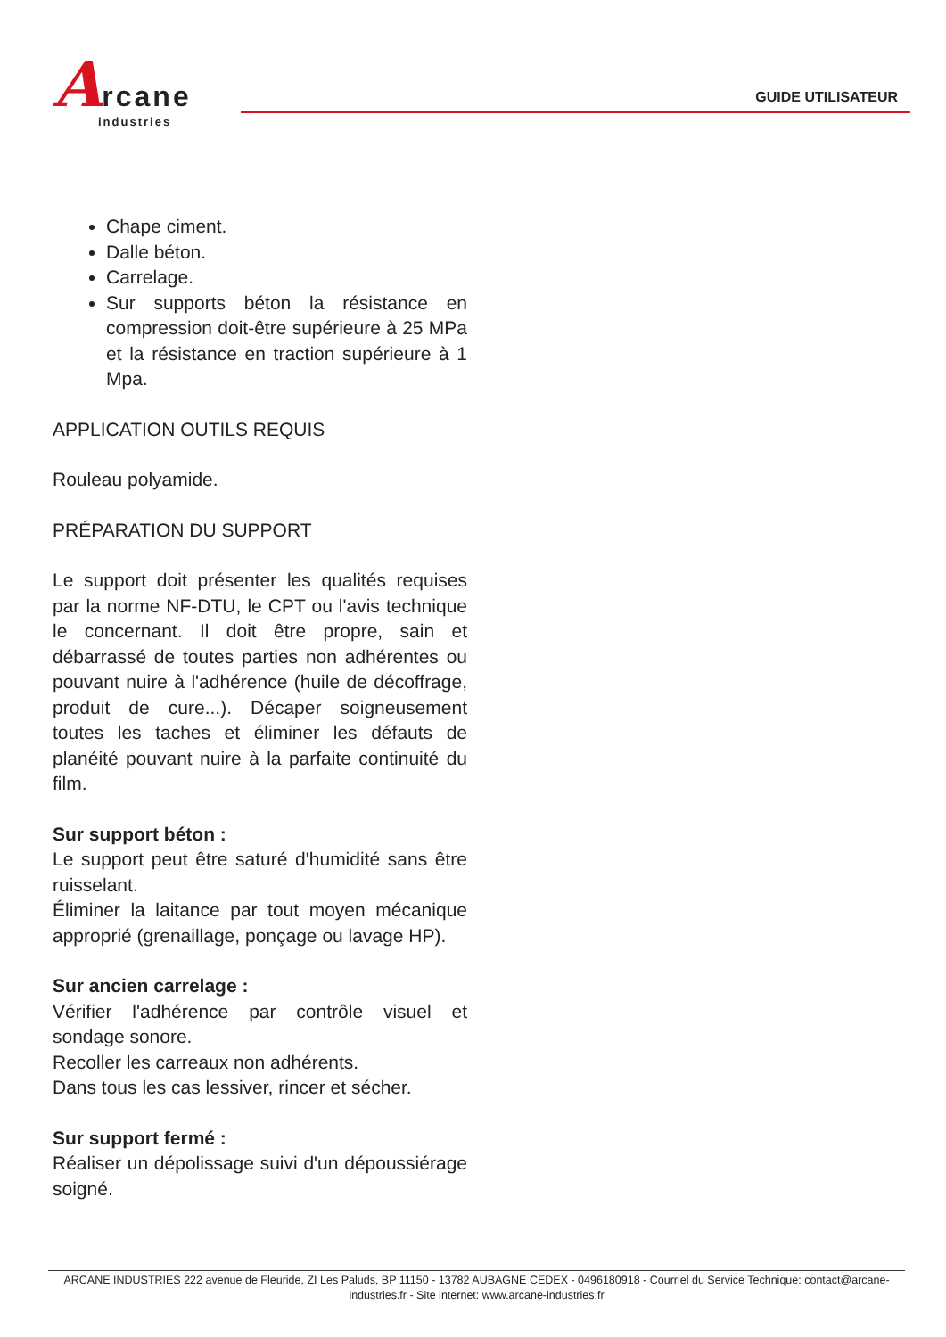Arcane
industries
GUIDE UTILISATEUR
Chape ciment.
Dalle béton.
Carrelage.
Sur supports béton la résistance en compression doit-être supérieure à 25 MPa et la résistance en traction supérieure à 1 Mpa.
APPLICATION OUTILS REQUIS
Rouleau polyamide.
PRÉPARATION DU SUPPORT
Le support doit présenter les qualités requises par la norme NF-DTU, le CPT ou l'avis technique le concernant. Il doit être propre, sain et débarrassé de toutes parties non adhérentes ou pouvant nuire à l'adhérence (huile de décoffrage, produit de cure...). Décaper soigneusement toutes les taches et éliminer les défauts de planéité pouvant nuire à la parfaite continuité du film.
Sur support béton :
Le support peut être saturé d'humidité sans être ruisselant.
Éliminer la laitance par tout moyen mécanique approprié (grenaillage, ponçage ou lavage HP).
Sur ancien carrelage :
Vérifier l'adhérence par contrôle visuel et sondage sonore.
Recoller les carreaux non adhérents.
Dans tous les cas lessiver, rincer et sécher.
Sur support fermé :
Réaliser un dépolissage suivi d'un dépoussiérage soigné.
ARCANE INDUSTRIES 222 avenue de Fleuride, ZI Les Paluds, BP 11150 - 13782 AUBAGNE CEDEX - 0496180918 - Courriel du Service Technique: contact@arcane-industries.fr - Site internet: www.arcane-industries.fr